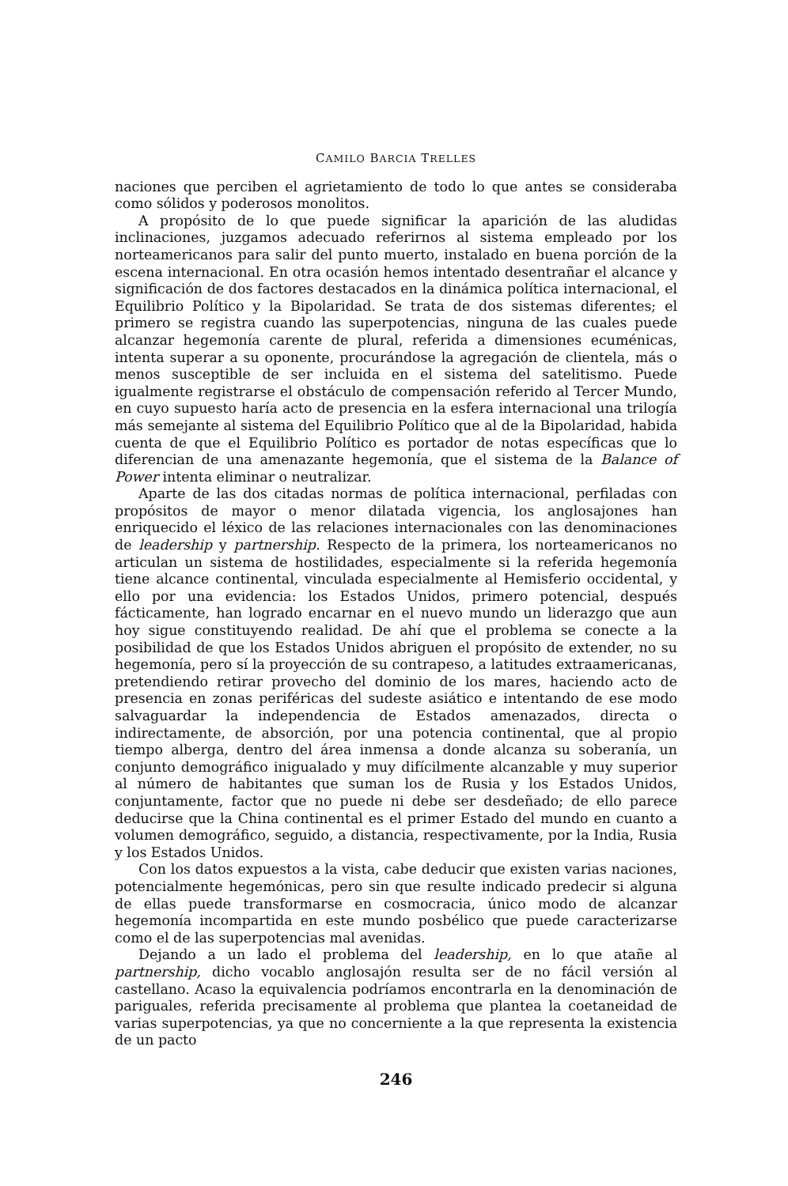CAMILO BARCIA TRELLES
naciones que perciben el agrietamiento de todo lo que antes se consideraba como sólidos y poderosos monolitos.
A propósito de lo que puede significar la aparición de las aludidas inclinaciones, juzgamos adecuado referirnos al sistema empleado por los norteamericanos para salir del punto muerto, instalado en buena porción de la escena internacional. En otra ocasión hemos intentado desentrañar el alcance y significación de dos factores destacados en la dinámica política internacional, el Equilibrio Político y la Bipolaridad. Se trata de dos sistemas diferentes; el primero se registra cuando las superpotencias, ninguna de las cuales puede alcanzar hegemonía carente de plural, referida a dimensiones ecuménicas, intenta superar a su oponente, procurándose la agregación de clientela, más o menos susceptible de ser incluida en el sistema del satelitismo. Puede igualmente registrarse el obstáculo de compensación referido al Tercer Mundo, en cuyo supuesto haría acto de presencia en la esfera internacional una trilogía más semejante al sistema del Equilibrio Político que al de la Bipolaridad, habida cuenta de que el Equilibrio Político es portador de notas específicas que lo diferencian de una amenazante hegemonía, que el sistema de la Balance of Power intenta eliminar o neutralizar.
Aparte de las dos citadas normas de política internacional, perfiladas con propósitos de mayor o menor dilatada vigencia, los anglosajones han enriquecido el léxico de las relaciones internacionales con las denominaciones de leadership y partnership. Respecto de la primera, los norteamericanos no articulan un sistema de hostilidades, especialmente si la referida hegemonía tiene alcance continental, vinculada especialmente al Hemisferio occidental, y ello por una evidencia: los Estados Unidos, primero potencial, después fácticamente, han logrado encarnar en el nuevo mundo un liderazgo que aun hoy sigue constituyendo realidad. De ahí que el problema se conecte a la posibilidad de que los Estados Unidos abriguen el propósito de extender, no su hegemonía, pero sí la proyección de su contrapeso, a latitudes extraamericanas, pretendiendo retirar provecho del dominio de los mares, haciendo acto de presencia en zonas periféricas del sudeste asiático e intentando de ese modo salvaguardar la independencia de Estados amenazados, directa o indirectamente, de absorción, por una potencia continental, que al propio tiempo alberga, dentro del área inmensa a donde alcanza su soberanía, un conjunto demográfico inigualado y muy difícilmente alcanzable y muy superior al número de habitantes que suman los de Rusia y los Estados Unidos, conjuntamente, factor que no puede ni debe ser desdeñado; de ello parece deducirse que la China continental es el primer Estado del mundo en cuanto a volumen demográfico, seguido, a distancia, respectivamente, por la India, Rusia y los Estados Unidos.
Con los datos expuestos a la vista, cabe deducir que existen varias naciones, potencialmente hegemónicas, pero sin que resulte indicado predecir si alguna de ellas puede transformarse en cosmocracia, único modo de alcanzar hegemonía incompartida en este mundo posbélico que puede caracterizarse como el de las superpotencias mal avenidas.
Dejando a un lado el problema del leadership, en lo que atañe al partnership, dicho vocablo anglosajón resulta ser de no fácil versión al castellano. Acaso la equivalencia podríamos encontrarla en la denominación de pariguales, referida precisamente al problema que plantea la coetaneidad de varias superpotencias, ya que no concerniente a la que representa la existencia de un pacto
246